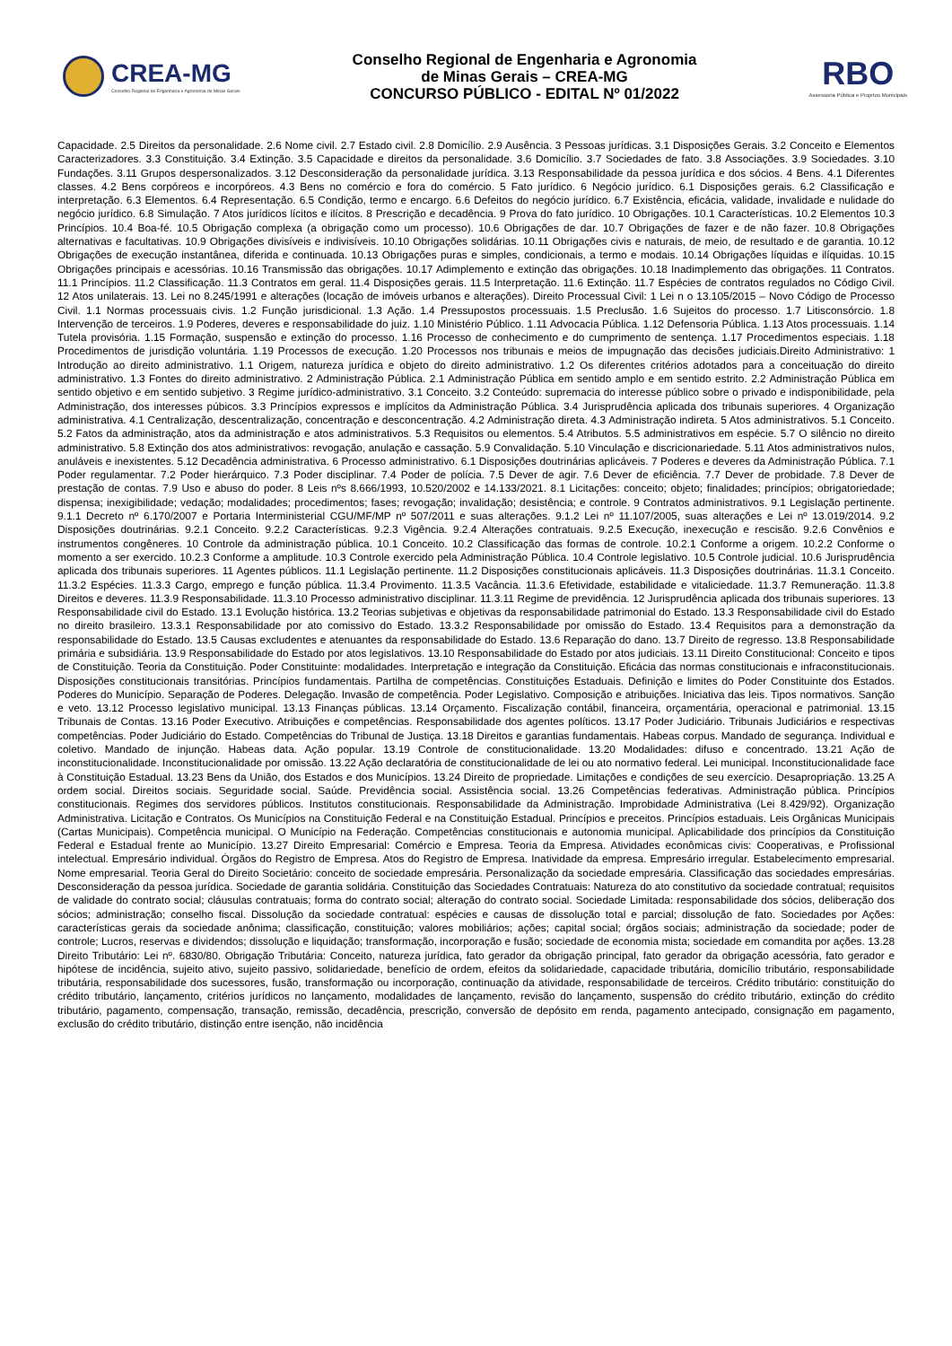CREA-MG
Conselho Regional de Engenharia e Agronomia de Minas Gerais
Conselho Regional de Engenharia e Agronomia
de Minas Gerais – CREA-MG
CONCURSO PÚBLICO - EDITAL Nº 01/2022
RBO
Assessoria Pública e Projetos Municipais
Capacidade. 2.5 Direitos da personalidade. 2.6 Nome civil. 2.7 Estado civil. 2.8 Domicílio. 2.9 Ausência. 3 Pessoas jurídicas. 3.1 Disposições Gerais. 3.2 Conceito e Elementos Caracterizadores. 3.3 Constituição. 3.4 Extinção. 3.5 Capacidade e direitos da personalidade. 3.6 Domicílio. 3.7 Sociedades de fato. 3.8 Associações. 3.9 Sociedades. 3.10 Fundações. 3.11 Grupos despersonalizados. 3.12 Desconsideração da personalidade jurídica. 3.13 Responsabilidade da pessoa jurídica e dos sócios. 4 Bens. 4.1 Diferentes classes. 4.2 Bens corpóreos e incorpóreos. 4.3 Bens no comércio e fora do comércio. 5 Fato jurídico. 6 Negócio jurídico. 6.1 Disposições gerais. 6.2 Classificação e interpretação. 6.3 Elementos. 6.4 Representação. 6.5 Condição, termo e encargo. 6.6 Defeitos do negócio jurídico. 6.7 Existência, eficácia, validade, invalidade e nulidade do negócio jurídico. 6.8 Simulação. 7 Atos jurídicos lícitos e ilícitos. 8 Prescrição e decadência. 9 Prova do fato jurídico. 10 Obrigações. 10.1 Características. 10.2 Elementos 10.3 Princípios. 10.4 Boa-fé. 10.5 Obrigação complexa (a obrigação como um processo). 10.6 Obrigações de dar. 10.7 Obrigações de fazer e de não fazer. 10.8 Obrigações alternativas e facultativas. 10.9 Obrigações divisíveis e indivisíveis. 10.10 Obrigações solidárias. 10.11 Obrigações civis e naturais, de meio, de resultado e de garantia. 10.12 Obrigações de execução instantânea, diferida e continuada. 10.13 Obrigações puras e simples, condicionais, a termo e modais. 10.14 Obrigações líquidas e ilíquidas. 10.15 Obrigações principais e acessórias. 10.16 Transmissão das obrigações. 10.17 Adimplemento e extinção das obrigações. 10.18 Inadimplemento das obrigações. 11 Contratos. 11.1 Princípios. 11.2 Classificação. 11.3 Contratos em geral. 11.4 Disposições gerais. 11.5 Interpretação. 11.6 Extinção. 11.7 Espécies de contratos regulados no Código Civil. 12 Atos unilaterais. 13. Lei no 8.245/1991 e alterações (locação de imóveis urbanos e alterações). Direito Processual Civil: 1 Lei n o 13.105/2015 – Novo Código de Processo Civil. 1.1 Normas processuais civis. 1.2 Função jurisdicional. 1.3 Ação. 1.4 Pressupostos processuais. 1.5 Preclusão. 1.6 Sujeitos do processo. 1.7 Litisconsórcio. 1.8 Intervenção de terceiros. 1.9 Poderes, deveres e responsabilidade do juiz. 1.10 Ministério Público. 1.11 Advocacia Pública. 1.12 Defensoria Pública. 1.13 Atos processuais. 1.14 Tutela provisória. 1.15 Formação, suspensão e extinção do processo. 1.16 Processo de conhecimento e do cumprimento de sentença. 1.17 Procedimentos especiais. 1.18 Procedimentos de jurisdição voluntária. 1.19 Processos de execução. 1.20 Processos nos tribunais e meios de impugnação das decisões judiciais.Direito Administrativo: 1 Introdução ao direito administrativo. 1.1 Origem, natureza jurídica e objeto do direito administrativo. 1.2 Os diferentes critérios adotados para a conceituação do direito administrativo. 1.3 Fontes do direito administrativo. 2 Administração Pública. 2.1 Administração Pública em sentido amplo e em sentido estrito. 2.2 Administração Pública em sentido objetivo e em sentido subjetivo. 3 Regime jurídico-administrativo. 3.1 Conceito. 3.2 Conteúdo: supremacia do interesse público sobre o privado e indisponibilidade, pela Administração, dos interesses púbicos. 3.3 Princípios expressos e implícitos da Administração Pública. 3.4 Jurisprudência aplicada dos tribunais superiores. 4 Organização administrativa. 4.1 Centralização, descentralização, concentração e desconcentração. 4.2 Administração direta. 4.3 Administração indireta. 5 Atos administrativos. 5.1 Conceito. 5.2 Fatos da administração, atos da administração e atos administrativos. 5.3 Requisitos ou elementos. 5.4 Atributos. 5.5 administrativos em espécie. 5.7 O silêncio no direito administrativo. 5.8 Extinção dos atos administrativos: revogação, anulação e cassação. 5.9 Convalidação. 5.10 Vinculação e discricionariedade. 5.11 Atos administrativos nulos, anuláveis e inexistentes. 5.12 Decadência administrativa. 6 Processo administrativo. 6.1 Disposições doutrinárias aplicáveis. 7 Poderes e deveres da Administração Pública. 7.1 Poder regulamentar. 7.2 Poder hierárquico. 7.3 Poder disciplinar. 7.4 Poder de polícia. 7.5 Dever de agir. 7.6 Dever de eficiência. 7.7 Dever de probidade. 7.8 Dever de prestação de contas. 7.9 Uso e abuso do poder. 8 Leis nºs 8.666/1993, 10.520/2002 e 14.133/2021. 8.1 Licitações: conceito; objeto; finalidades; princípios; obrigatoriedade; dispensa; inexigibilidade; vedação; modalidades; procedimentos; fases; revogação; invalidação; desistência; e controle. 9 Contratos administrativos. 9.1 Legislação pertinente. 9.1.1 Decreto nº 6.170/2007 e Portaria Interministerial CGU/MF/MP nº 507/2011 e suas alterações. 9.1.2 Lei nº 11.107/2005, suas alterações e Lei nº 13.019/2014. 9.2 Disposições doutrinárias. 9.2.1 Conceito. 9.2.2 Características. 9.2.3 Vigência. 9.2.4 Alterações contratuais. 9.2.5 Execução, inexecução e rescisão. 9.2.6 Convênios e instrumentos congêneres. 10 Controle da administração pública. 10.1 Conceito. 10.2 Classificação das formas de controle. 10.2.1 Conforme a origem. 10.2.2 Conforme o momento a ser exercido. 10.2.3 Conforme a amplitude. 10.3 Controle exercido pela Administração Pública. 10.4 Controle legislativo. 10.5 Controle judicial. 10.6 Jurisprudência aplicada dos tribunais superiores. 11 Agentes públicos. 11.1 Legislação pertinente. 11.2 Disposições constitucionais aplicáveis. 11.3 Disposições doutrinárias. 11.3.1 Conceito. 11.3.2 Espécies. 11.3.3 Cargo, emprego e função pública. 11.3.4 Provimento. 11.3.5 Vacância. 11.3.6 Efetividade, estabilidade e vitaliciedade. 11.3.7 Remuneração. 11.3.8 Direitos e deveres. 11.3.9 Responsabilidade. 11.3.10 Processo administrativo disciplinar. 11.3.11 Regime de previdência. 12 Jurisprudência aplicada dos tribunais superiores. 13 Responsabilidade civil do Estado. 13.1 Evolução histórica. 13.2 Teorias subjetivas e objetivas da responsabilidade patrimonial do Estado. 13.3 Responsabilidade civil do Estado no direito brasileiro. 13.3.1 Responsabilidade por ato comissivo do Estado. 13.3.2 Responsabilidade por omissão do Estado. 13.4 Requisitos para a demonstração da responsabilidade do Estado. 13.5 Causas excludentes e atenuantes da responsabilidade do Estado. 13.6 Reparação do dano. 13.7 Direito de regresso. 13.8 Responsabilidade primária e subsidiária. 13.9 Responsabilidade do Estado por atos legislativos. 13.10 Responsabilidade do Estado por atos judiciais. 13.11 Direito Constitucional: Conceito e tipos de Constituição. Teoria da Constituição. Poder Constituinte: modalidades. Interpretação e integração da Constituição. Eficácia das normas constitucionais e infraconstitucionais. Disposições constitucionais transitórias. Princípios fundamentais. Partilha de competências. Constituições Estaduais. Definição e limites do Poder Constituinte dos Estados. Poderes do Município. Separação de Poderes. Delegação. Invasão de competência. Poder Legislativo. Composição e atribuições. Iniciativa das leis. Tipos normativos. Sanção e veto. 13.12 Processo legislativo municipal. 13.13 Finanças públicas. 13.14 Orçamento. Fiscalização contábil, financeira, orçamentária, operacional e patrimonial. 13.15 Tribunais de Contas. 13.16 Poder Executivo. Atribuições e competências. Responsabilidade dos agentes políticos. 13.17 Poder Judiciário. Tribunais Judiciários e respectivas competências. Poder Judiciário do Estado. Competências do Tribunal de Justiça. 13.18 Direitos e garantias fundamentais. Habeas corpus. Mandado de segurança. Individual e coletivo. Mandado de injunção. Habeas data. Ação popular. 13.19 Controle de constitucionalidade. 13.20 Modalidades: difuso e concentrado. 13.21 Ação de inconstitucionalidade. Inconstitucionalidade por omissão. 13.22 Ação declaratória de constitucionalidade de lei ou ato normativo federal. Lei municipal. Inconstitucionalidade face à Constituição Estadual. 13.23 Bens da União, dos Estados e dos Municípios. 13.24 Direito de propriedade. Limitações e condições de seu exercício. Desapropriação. 13.25 A ordem social. Direitos sociais. Seguridade social. Saúde. Previdência social. Assistência social. 13.26 Competências federativas. Administração pública. Princípios constitucionais. Regimes dos servidores públicos. Institutos constitucionais. Responsabilidade da Administração. Improbidade Administrativa (Lei 8.429/92). Organização Administrativa. Licitação e Contratos. Os Municípios na Constituição Federal e na Constituição Estadual. Princípios e preceitos. Princípios estaduais. Leis Orgânicas Municipais (Cartas Municipais). Competência municipal. O Município na Federação. Competências constitucionais e autonomia municipal. Aplicabilidade dos princípios da Constituição Federal e Estadual frente ao Município. 13.27 Direito Empresarial: Comércio e Empresa. Teoria da Empresa. Atividades econômicas civis: Cooperativas, e Profissional intelectual. Empresário individual. Órgãos do Registro de Empresa. Atos do Registro de Empresa. Inatividade da empresa. Empresário irregular. Estabelecimento empresarial. Nome empresarial. Teoria Geral do Direito Societário: conceito de sociedade empresária. Personalização da sociedade empresária. Classificação das sociedades empresárias. Desconsideração da pessoa jurídica. Sociedade de garantia solidária. Constituição das Sociedades Contratuais: Natureza do ato constitutivo da sociedade contratual; requisitos de validade do contrato social; cláusulas contratuais; forma do contrato social; alteração do contrato social. Sociedade Limitada: responsabilidade dos sócios, deliberação dos sócios; administração; conselho fiscal. Dissolução da sociedade contratual: espécies e causas de dissolução total e parcial; dissolução de fato. Sociedades por Ações: características gerais da sociedade anônima; classificação, constituição; valores mobiliários; ações; capital social; órgãos sociais; administração da sociedade; poder de controle; Lucros, reservas e dividendos; dissolução e liquidação; transformação, incorporação e fusão; sociedade de economia mista; sociedade em comandita por ações. 13.28 Direito Tributário: Lei nº. 6830/80. Obrigação Tributária: Conceito, natureza jurídica, fato gerador da obrigação principal, fato gerador da obrigação acessória, fato gerador e hipótese de incidência, sujeito ativo, sujeito passivo, solidariedade, benefício de ordem, efeitos da solidariedade, capacidade tributária, domicílio tributário, responsabilidade tributária, responsabilidade dos sucessores, fusão, transformação ou incorporação, continuação da atividade, responsabilidade de terceiros. Crédito tributário: constituição do crédito tributário, lançamento, critérios jurídicos no lançamento, modalidades de lançamento, revisão do lançamento, suspensão do crédito tributário, extinção do crédito tributário, pagamento, compensação, transação, remissão, decadência, prescrição, conversão de depósito em renda, pagamento antecipado, consignação em pagamento, exclusão do crédito tributário, distinção entre isenção, não incidência